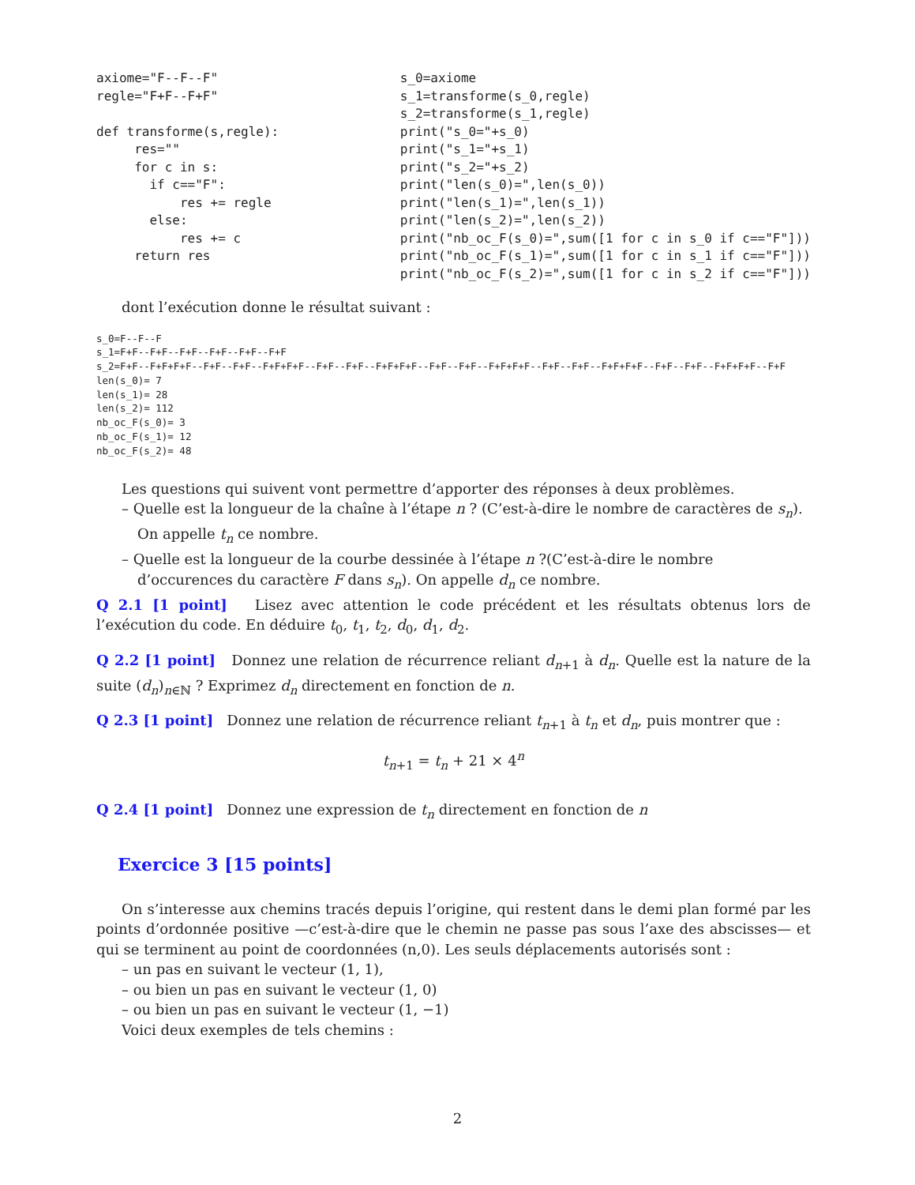axiome="F--F--F"
regle="F+F--F+F"

def transforme(s,regle):
     res=""
     for c in s:
       if c=="F":
           res += regle
       else:
           res += c
     return res
s_0=axiome
s_1=transforme(s_0,regle)
s_2=transforme(s_1,regle)
print("s_0="+s_0)
print("s_1="+s_1)
print("s_2="+s_2)
print("len(s_0)=",len(s_0))
print("len(s_1)=",len(s_1))
print("len(s_2)=",len(s_2))
print("nb_oc_F(s_0)=",sum([1 for c in s_0 if c=="F"]))
print("nb_oc_F(s_1)=",sum([1 for c in s_1 if c=="F"]))
print("nb_oc_F(s_2)=",sum([1 for c in s_2 if c=="F"]))
dont l’exécution donne le résultat suivant :
s_0=F--F--F
s_1=F+F--F+F--F+F--F+F--F+F--F+F
s_2=F+F--F+F+F+F--F+F--F+F--F+F+F+F--F+F--F+F--F+F+F+F--F+F--F+F--F+F+F+F--F+F--F+F--F+F+F+F--F+F--F+F--F+F+F+F--F+F
len(s_0)= 7
len(s_1)= 28
len(s_2)= 112
nb_oc_F(s_0)= 3
nb_oc_F(s_1)= 12
nb_oc_F(s_2)= 48
Les questions qui suivent vont permettre d’apporter des réponses à deux problèmes.
– Quelle est la longueur de la chaîne à l’étape n ? (C’est-à-dire le nombre de caractères de s<sub>n</sub>). On appelle t<sub>n</sub> ce nombre.
– Quelle est la longueur de la courbe dessinée à l’étape n ?(C’est-à-dire le nombre d’occurences du caractère F dans s<sub>n</sub>). On appelle d<sub>n</sub> ce nombre.
Q 2.1 [1 point] Lisez avec attention le code précédent et les résultats obtenus lors de l’exécution du code. En déduire t<sub>0</sub>, t<sub>1</sub>, t<sub>2</sub>, d<sub>0</sub>, d<sub>1</sub>, d<sub>2</sub>.
Q 2.2 [1 point] Donnez une relation de récurrence reliant d<sub>n+1</sub> à d<sub>n</sub>. Quelle est la nature de la suite (d<sub>n</sub>)<sub>n∈ℕ</sub> ? Exprimez d<sub>n</sub> directement en fonction de n.
Q 2.3 [1 point] Donnez une relation de récurrence reliant t<sub>n+1</sub> à t<sub>n</sub> et d<sub>n</sub>, puis montrer que :
t<sub>n+1</sub> = t<sub>n</sub> + 21 × 4<sup>n</sup>
Q 2.4 [1 point] Donnez une expression de t<sub>n</sub> directement en fonction de n
Exercice 3 [15 points]
On s’interesse aux chemins tracés depuis l’origine, qui restent dans le demi plan formé par les points d’ordonnée positive —c’est-à-dire que le chemin ne passe pas sous l’axe des abscisses— et qui se terminent au point de coordonnées (n,0). Les seuls déplacements autorisés sont :
– un pas en suivant le vecteur (1, 1),
– ou bien un pas en suivant le vecteur (1, 0)
– ou bien un pas en suivant le vecteur (1, −1)
Voici deux exemples de tels chemins :
2